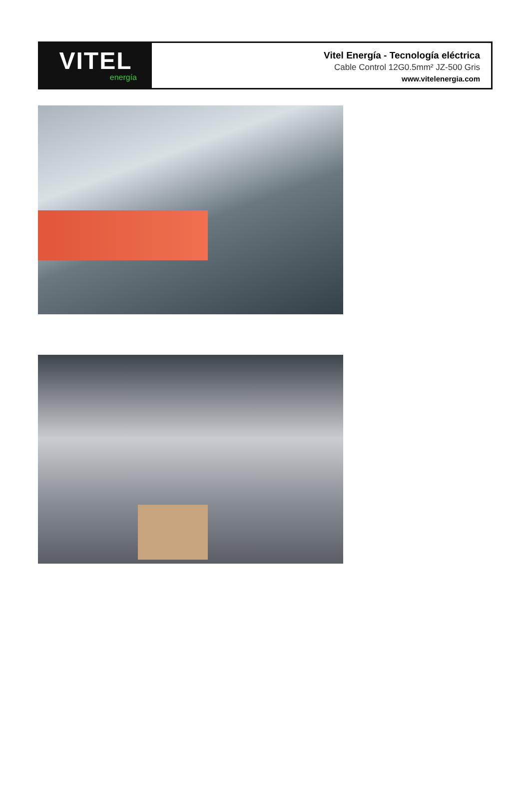VITEL
energía
Vitel Energía - Tecnología eléctrica
Cable Control 12G0.5mm² JZ-500 Gris
www.vitelenergia.com